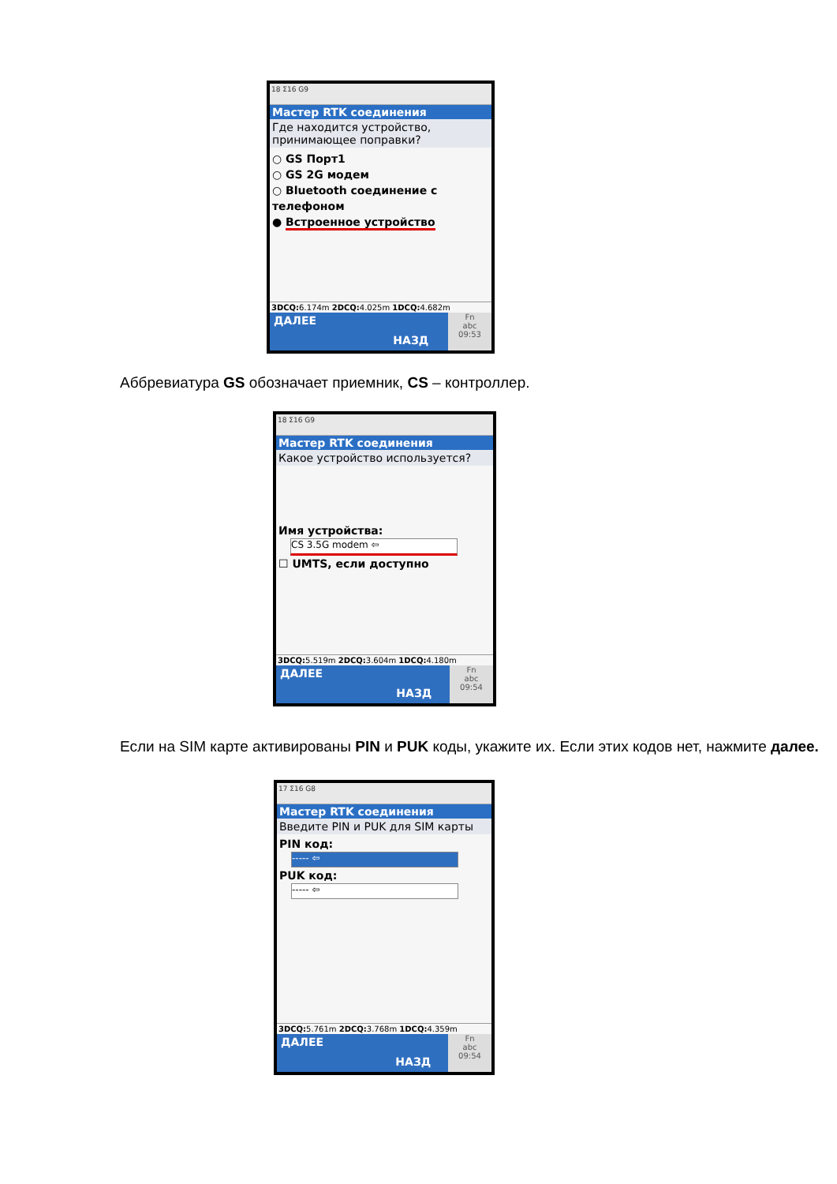18 Σ16 G9
Мастер RTK соединения
Где находится устройство, принимающее поправки?
○ GS Порт1
○ GS 2G модем
○ Bluetooth соединение с телефоном
● Встроенное устройство
3DCQ: 6.174m 2DCQ: 4.025m 1DCQ: 4.682m
ДАЛЕЕ
НАЗД
Fn
abc
09:53
Аббревиатура GS обозначает приемник, CS – контроллер.
18 Σ16 G9
Мастер RTK соединения
Какое устройство используется?
Имя устройства:
CS 3.5G modem ⇦
☐ UMTS, если доступно
3DCQ: 5.519m 2DCQ: 3.604m 1DCQ: 4.180m
ДАЛЕЕ
НАЗД
Fn
abc
09:54
Если на SIM карте активированы PIN и PUK коды, укажите их. Если этих кодов нет, нажмите далее.
17 Σ16 G8
Мастер RTK соединения
Введите PIN и PUK для SIM карты
PIN код:
----- ⇦
PUK код:
----- ⇦
3DCQ: 5.761m 2DCQ: 3.768m 1DCQ: 4.359m
ДАЛЕЕ
НАЗД
Fn
abc
09:54